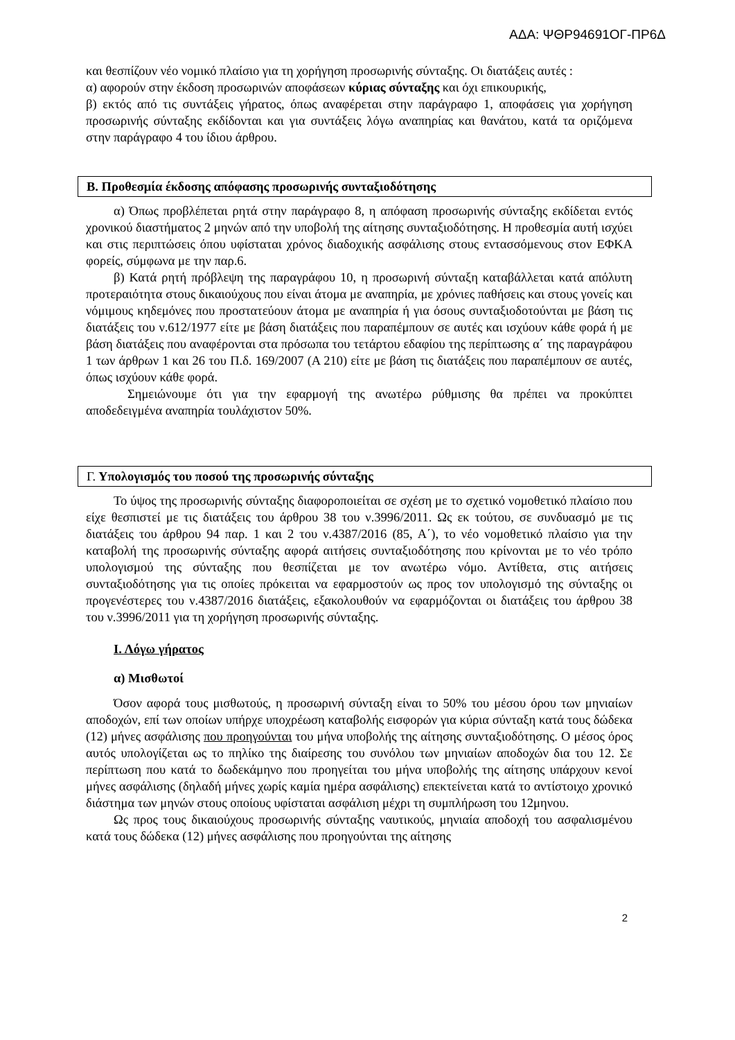ΑΔΑ: ΨΘΡ94691ΟΓ-ΠΡ6Δ
και θεσπίζουν νέο νομικό πλαίσιο για τη χορήγηση προσωρινής σύνταξης. Οι διατάξεις αυτές :
α) αφορούν στην έκδοση προσωρινών αποφάσεων κύριας σύνταξης και όχι επικουρικής,
β) εκτός από τις συντάξεις γήρατος, όπως αναφέρεται στην παράγραφο 1, αποφάσεις για χορήγηση προσωρινής σύνταξης εκδίδονται και για συντάξεις λόγω αναπηρίας και θανάτου, κατά τα οριζόμενα στην παράγραφο 4 του ίδιου άρθρου.
Β. Προθεσμία έκδοσης απόφασης προσωρινής συνταξιοδότησης
α) Όπως προβλέπεται ρητά στην παράγραφο 8, η απόφαση προσωρινής σύνταξης εκδίδεται εντός χρονικού διαστήματος 2 μηνών από την υποβολή της αίτησης συνταξιοδότησης. Η προθεσμία αυτή ισχύει και στις περιπτώσεις όπου υφίσταται χρόνος διαδοχικής ασφάλισης στους εντασσόμενους στον ΕΦΚΑ φορείς, σύμφωνα με την παρ.6.
β) Κατά ρητή πρόβλεψη της παραγράφου 10, η προσωρινή σύνταξη καταβάλλεται κατά απόλυτη προτεραιότητα στους δικαιούχους που είναι άτομα με αναπηρία, με χρόνιες παθήσεις και στους γονείς και νόμιμους κηδεμόνες που προστατεύουν άτομα με αναπηρία ή για όσους συνταξιοδοτούνται με βάση τις διατάξεις του ν.612/1977 είτε με βάση διατάξεις που παραπέμπουν σε αυτές και ισχύουν κάθε φορά ή με βάση διατάξεις που αναφέρονται στα πρόσωπα του τετάρτου εδαφίου της περίπτωσης α΄ της παραγράφου 1 των άρθρων 1 και 26 του Π.δ. 169/2007 (Α 210) είτε με βάση τις διατάξεις που παραπέμπουν σε αυτές, όπως ισχύουν κάθε φορά.
Σημειώνουμε ότι για την εφαρμογή της ανωτέρω ρύθμισης θα πρέπει να προκύπτει αποδεδειγμένα αναπηρία τουλάχιστον 50%.
Γ. Υπολογισμός του ποσού της προσωρινής σύνταξης
Το ύψος της προσωρινής σύνταξης διαφοροποιείται σε σχέση με το σχετικό νομοθετικό πλαίσιο που είχε θεσπιστεί με τις διατάξεις του άρθρου 38 του ν.3996/2011. Ως εκ τούτου, σε συνδυασμό με τις διατάξεις του άρθρου 94 παρ. 1 και 2 του ν.4387/2016 (85, Α΄), το νέο νομοθετικό πλαίσιο για την καταβολή της προσωρινής σύνταξης αφορά αιτήσεις συνταξιοδότησης που κρίνονται με το νέο τρόπο υπολογισμού της σύνταξης που θεσπίζεται με τον ανωτέρω νόμο. Αντίθετα, στις αιτήσεις συνταξιοδότησης για τις οποίες πρόκειται να εφαρμοστούν ως προς τον υπολογισμό της σύνταξης οι προγενέστερες του ν.4387/2016 διατάξεις, εξακολουθούν να εφαρμόζονται οι διατάξεις του άρθρου 38 του ν.3996/2011 για τη χορήγηση προσωρινής σύνταξης.
Ι. Λόγω γήρατος
α) Μισθωτοί
Όσον αφορά τους μισθωτούς, η προσωρινή σύνταξη είναι το 50% του μέσου όρου των μηνιαίων αποδοχών, επί των οποίων υπήρχε υποχρέωση καταβολής εισφορών για κύρια σύνταξη κατά τους δώδεκα (12) μήνες ασφάλισης που προηγούνται του μήνα υποβολής της αίτησης συνταξιοδότησης. Ο μέσος όρος αυτός υπολογίζεται ως το πηλίκο της διαίρεσης του συνόλου των μηνιαίων αποδοχών δια του 12. Σε περίπτωση που κατά το δωδεκάμηνο που προηγείται του μήνα υποβολής της αίτησης υπάρχουν κενοί μήνες ασφάλισης (δηλαδή μήνες χωρίς καμία ημέρα ασφάλισης) επεκτείνεται κατά το αντίστοιχο χρονικό διάστημα των μηνών στους οποίους υφίσταται ασφάλιση μέχρι τη συμπλήρωση του 12μηνου.
Ως προς τους δικαιούχους προσωρινής σύνταξης ναυτικούς, μηνιαία αποδοχή του ασφαλισμένου κατά τους δώδεκα (12) μήνες ασφάλισης που προηγούνται της αίτησης
2